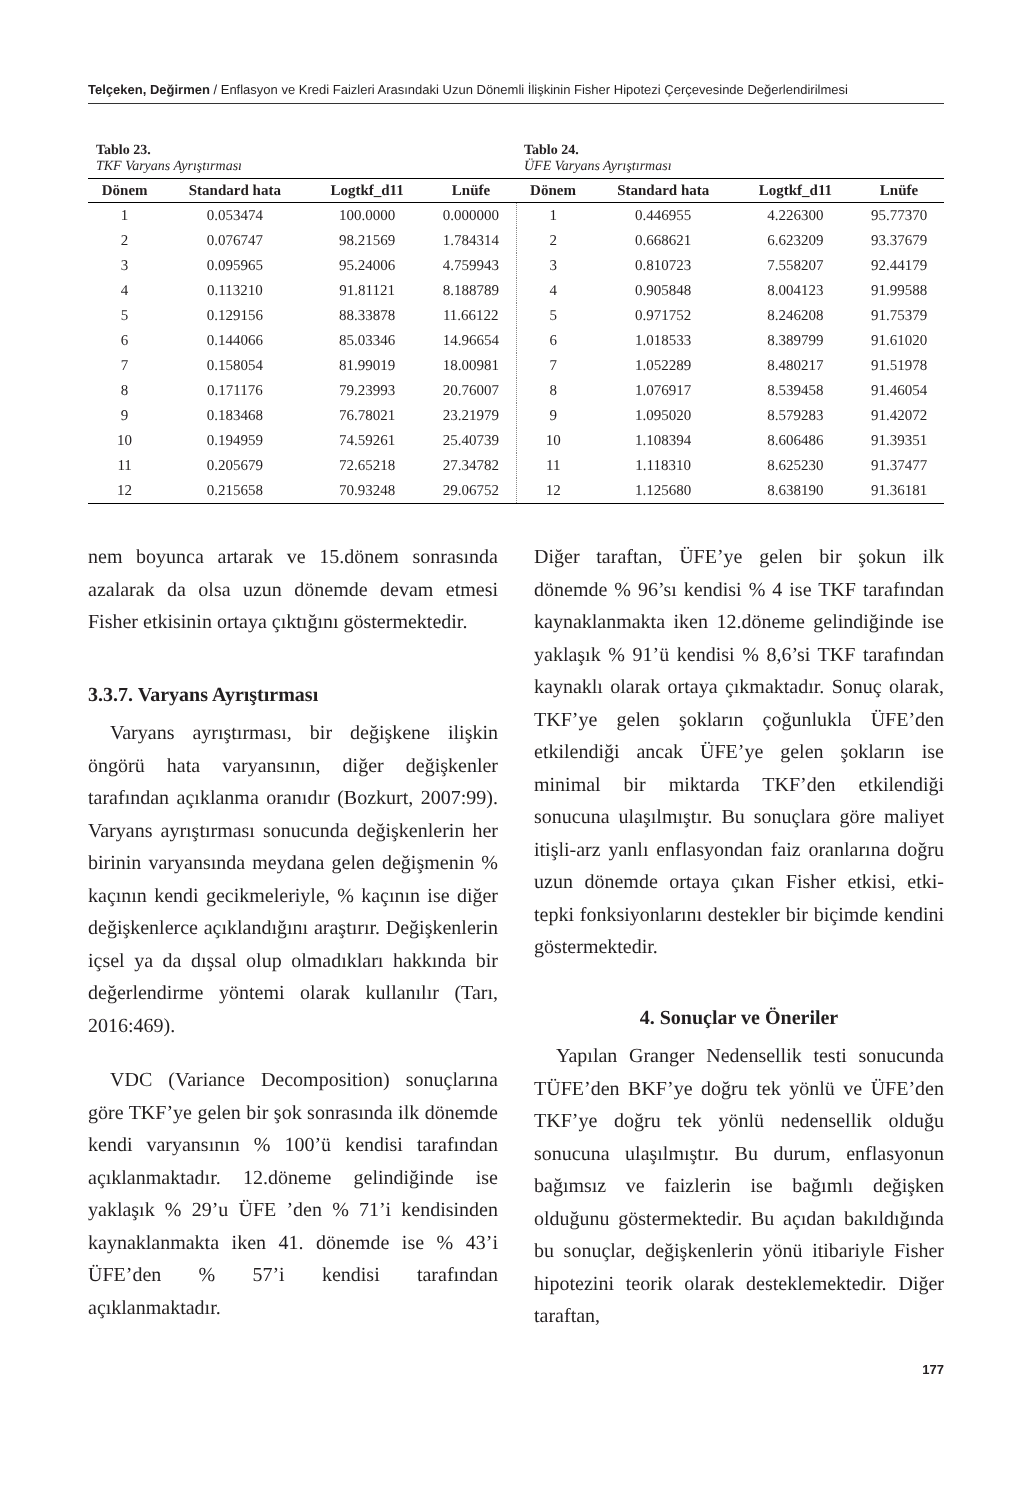Telçeken, Değirmen / Enflasyon ve Kredi Faizleri Arasındaki Uzun Dönemli İlişkinin Fisher Hipotezi Çerçevesinde Değerlendirilmesi
Tablo 23.
TKF Varyans Ayrıştırması
Tablo 24.
ÜFE Varyans Ayrıştırması
| Dönem | Standard hata | Logtkf_d11 | Lnüfe | Dönem | Standard hata | Logtkf_d11 | Lnüfe |
| --- | --- | --- | --- | --- | --- | --- | --- |
| 1 | 0.053474 | 100.0000 | 0.000000 | 1 | 0.446955 | 4.226300 | 95.77370 |
| 2 | 0.076747 | 98.21569 | 1.784314 | 2 | 0.668621 | 6.623209 | 93.37679 |
| 3 | 0.095965 | 95.24006 | 4.759943 | 3 | 0.810723 | 7.558207 | 92.44179 |
| 4 | 0.113210 | 91.81121 | 8.188789 | 4 | 0.905848 | 8.004123 | 91.99588 |
| 5 | 0.129156 | 88.33878 | 11.66122 | 5 | 0.971752 | 8.246208 | 91.75379 |
| 6 | 0.144066 | 85.03346 | 14.96654 | 6 | 1.018533 | 8.389799 | 91.61020 |
| 7 | 0.158054 | 81.99019 | 18.00981 | 7 | 1.052289 | 8.480217 | 91.51978 |
| 8 | 0.171176 | 79.23993 | 20.76007 | 8 | 1.076917 | 8.539458 | 91.46054 |
| 9 | 0.183468 | 76.78021 | 23.21979 | 9 | 1.095020 | 8.579283 | 91.42072 |
| 10 | 0.194959 | 74.59261 | 25.40739 | 10 | 1.108394 | 8.606486 | 91.39351 |
| 11 | 0.205679 | 72.65218 | 27.34782 | 11 | 1.118310 | 8.625230 | 91.37477 |
| 12 | 0.215658 | 70.93248 | 29.06752 | 12 | 1.125680 | 8.638190 | 91.36181 |
nem boyunca artarak ve 15.dönem sonrasında azalarak da olsa uzun dönemde devam etmesi Fisher etkisinin ortaya çıktığını göstermektedir.
3.3.7. Varyans Ayrıştırması
Varyans ayrıştırması, bir değişkene ilişkin öngörü hata varyansının, diğer değişkenler tarafından açıklanma oranıdır (Bozkurt, 2007:99). Varyans ayrıştırması sonucunda değişkenlerin her birinin varyansında meydana gelen değişmenin % kaçının kendi gecikmeleriyle, % kaçının ise diğer değişkenlerce açıklandığını araştırır. Değişkenlerin içsel ya da dışsal olup olmadıkları hakkında bir değerlendirme yöntemi olarak kullanılır (Tarı, 2016:469).
VDC (Variance Decomposition) sonuçlarına göre TKF’ye gelen bir şok sonrasında ilk dönemde kendi varyansının % 100’ü kendisi tarafından açıklanmaktadır. 12.döneme gelindiğinde ise yaklaşık % 29’u ÜFE ’den % 71’i kendisinden kaynaklanmakta iken 41. dönemde ise % 43’i ÜFE’den % 57’i kendisi tarafından açıklanmaktadır.
Diğer taraftan, ÜFE’ye gelen bir şokun ilk dönemde % 96’sı kendisi % 4 ise TKF tarafından kaynaklanmakta iken 12.döneme gelindiğinde ise yaklaşık % 91’ü kendisi % 8,6’si TKF tarafından kaynaklı olarak ortaya çıkmaktadır. Sonuç olarak, TKF’ye gelen şokların çoğunlukla ÜFE’den etkilendiği ancak ÜFE’ye gelen şokların ise minimal bir miktarda TKF’den etkilendiği sonucuna ulaşılmıştır. Bu sonuçlara göre maliyet itişli-arz yanlı enflasyondan faiz oranlarına doğru uzun dönemde ortaya çıkan Fisher etkisi, etki-tepki fonksiyonlarını destekler bir biçimde kendini göstermektedir.
4. Sonuçlar ve Öneriler
Yapılan Granger Nedensellik testi sonucunda TÜFE’den BKF’ye doğru tek yönlü ve ÜFE’den TKF’ye doğru tek yönlü nedensellik olduğu sonucuna ulaşılmıştır. Bu durum, enflasyonun bağımsız ve faizlerin ise bağımlı değişken olduğunu göstermektedir. Bu açıdan bakıldığında bu sonuçlar, değişkenlerin yönü itibariyle Fisher hipotezini teorik olarak desteklemektedir. Diğer taraftan,
177